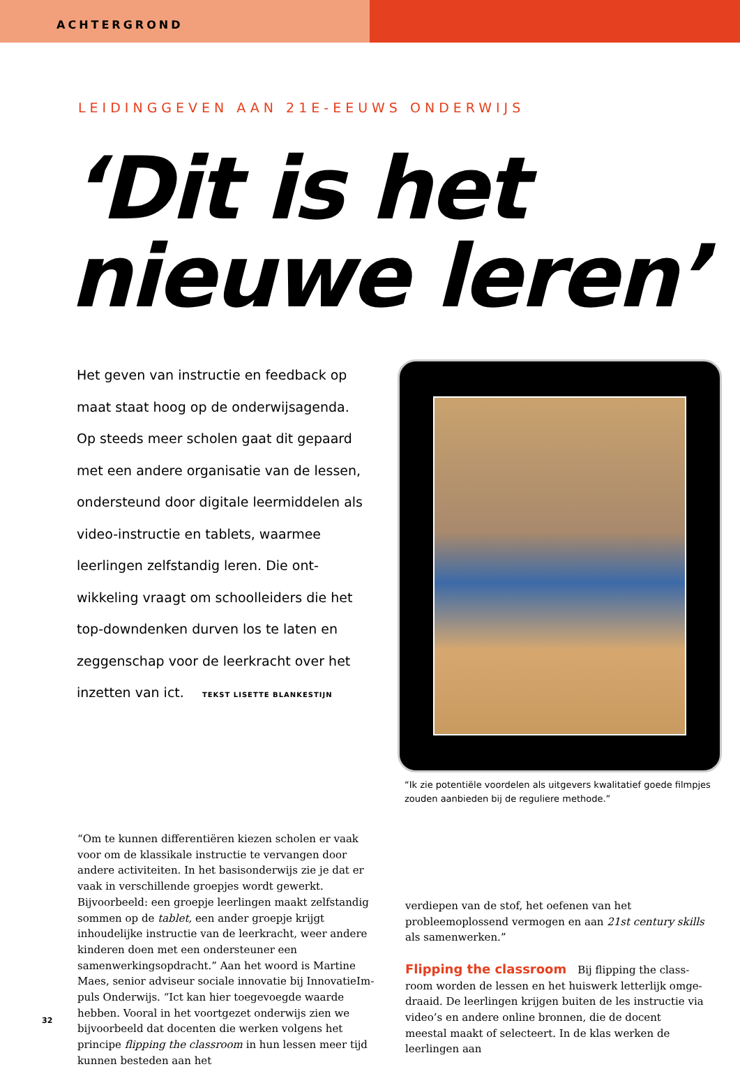ACHTERGROND
LEIDINGGEVEN AAN 21E-EEUWS ONDERWIJS
‘Dit is het
nieuwe leren’
Het geven van instructie en feedback op maat staat hoog op de onderwijsagenda. Op steeds meer scholen gaat dit gepaard met een andere organisatie van de lessen, ondersteund door digitale leermiddelen als video-instructie en tablets, waarmee leerlingen zelfstandig leren. Die ont­wikkeling vraagt om schoolleiders die het top-downdenken durven los te laten en zeggenschap voor de leerkracht over het inzetten van ict. TEKST LISETTE BLANKESTIJN
“Ik zie potentiële voordelen als uitgevers kwalitatief goede filmpjes zouden aanbieden bij de reguliere methode.”
“Om te kunnen differentiëren kiezen scholen er vaak voor om de klassikale instructie te vervangen door andere acti­viteiten. In het basisonderwijs zie je dat er vaak in verschil­lende groepjes wordt gewerkt. Bijvoorbeeld: een groepje leerlingen maakt zelfstandig sommen op de tablet, een ander groepje krijgt inhoudelijke instructie van de leer­kracht, weer andere kinderen doen met een ondersteuner een samenwerkingsopdracht.” Aan het woord is Martine Maes, senior adviseur sociale innovatie bij InnovatieIm­puls Onderwijs. “Ict kan hier toegevoegde waarde hebben. Vooral in het voortgezet onderwijs zien we bijvoorbeeld dat docenten die werken volgens het principe flipping the classroom in hun lessen meer tijd kunnen besteden aan het
verdiepen van de stof, het oefenen van het probleemoplos­send vermogen en aan 21st century skills als samenwerken.”
Flipping the classroom Bij flipping the class­room worden de lessen en het huiswerk letterlijk omge­draaid. De leerlingen krijgen buiten de les instructie via video’s en andere online bronnen, die de docent meestal maakt of selecteert. In de klas werken de leerlingen aan
32